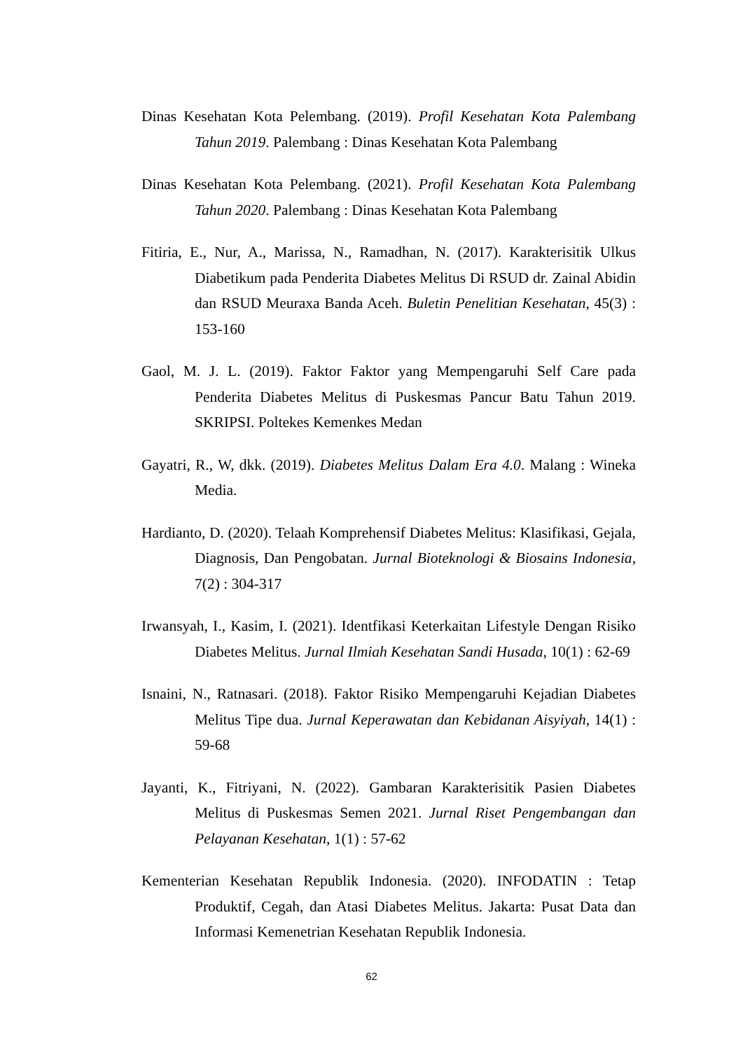Dinas Kesehatan Kota Pelembang. (2019). Profil Kesehatan Kota Palembang Tahun 2019. Palembang : Dinas Kesehatan Kota Palembang
Dinas Kesehatan Kota Pelembang. (2021). Profil Kesehatan Kota Palembang Tahun 2020. Palembang : Dinas Kesehatan Kota Palembang
Fitiria, E., Nur, A., Marissa, N., Ramadhan, N. (2017). Karakterisitik Ulkus Diabetikum pada Penderita Diabetes Melitus Di RSUD dr. Zainal Abidin dan RSUD Meuraxa Banda Aceh. Buletin Penelitian Kesehatan, 45(3) : 153-160
Gaol, M. J. L. (2019). Faktor Faktor yang Mempengaruhi Self Care pada Penderita Diabetes Melitus di Puskesmas Pancur Batu Tahun 2019. SKRIPSI. Poltekes Kemenkes Medan
Gayatri, R., W, dkk. (2019). Diabetes Melitus Dalam Era 4.0. Malang : Wineka Media.
Hardianto, D. (2020). Telaah Komprehensif Diabetes Melitus: Klasifikasi, Gejala, Diagnosis, Dan Pengobatan. Jurnal Bioteknologi & Biosains Indonesia, 7(2) : 304-317
Irwansyah, I., Kasim, I. (2021). Identfikasi Keterkaitan Lifestyle Dengan Risiko Diabetes Melitus. Jurnal Ilmiah Kesehatan Sandi Husada, 10(1) : 62-69
Isnaini, N., Ratnasari. (2018). Faktor Risiko Mempengaruhi Kejadian Diabetes Melitus Tipe dua. Jurnal Keperawatan dan Kebidanan Aisyiyah, 14(1) : 59-68
Jayanti, K., Fitriyani, N. (2022). Gambaran Karakterisitik Pasien Diabetes Melitus di Puskesmas Semen 2021. Jurnal Riset Pengembangan dan Pelayanan Kesehatan, 1(1) : 57-62
Kementerian Kesehatan Republik Indonesia. (2020). INFODATIN : Tetap Produktif, Cegah, dan Atasi Diabetes Melitus. Jakarta: Pusat Data dan Informasi Kemenetrian Kesehatan Republik Indonesia.
62